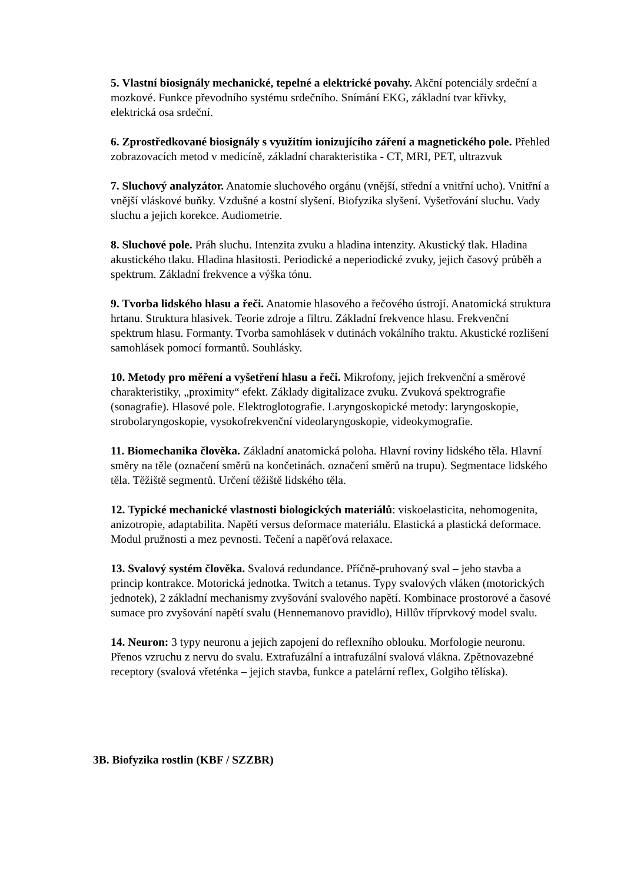5. Vlastní biosignály mechanické, tepelné a elektrické povahy. Akční potenciály srdeční a mozkové. Funkce převodního systému srdečního. Snímání EKG, základní tvar křivky, elektrická osa srdeční.
6. Zprostředkované biosignály s využitím ionizujícího záření a magnetického pole. Přehled zobrazovacích metod v medicíně, základní charakteristika - CT, MRI, PET, ultrazvuk
7. Sluchový analyzátor. Anatomie sluchového orgánu (vnější, střední a vnitřní ucho). Vnitřní a vnější vláskové buňky. Vzdušné a kostní slyšení. Biofyzika slyšení. Vyšetřování sluchu. Vady sluchu a jejich korekce. Audiometrie.
8. Sluchové pole. Práh sluchu. Intenzita zvuku a hladina intenzity. Akustický tlak. Hladina akustického tlaku. Hladina hlasitosti. Periodické a neperiodické zvuky, jejich časový průběh a spektrum. Základní frekvence a výška tónu.
9. Tvorba lidského hlasu a řeči. Anatomie hlasového a řečového ústrojí. Anatomická struktura hrtanu. Struktura hlasivek. Teorie zdroje a filtru. Základní frekvence hlasu. Frekvenční spektrum hlasu. Formanty. Tvorba samohlásek v dutinách vokálního traktu. Akustické rozlišení samohlásek pomocí formantů. Souhlásky.
10. Metody pro měření a vyšetření hlasu a řeči. Mikrofony, jejich frekvenční a směrové charakteristiky, „proximity“ efekt. Základy digitalizace zvuku. Zvuková spektrografie (sonagrafie). Hlasové pole. Elektroglotografie. Laryngoskopické metody: laryngoskopie, strobolaryngoskopie, vysokofrekvenční videolaryngoskopie, videokymografie.
11. Biomechanika člověka. Základní anatomická poloha. Hlavní roviny lidského těla. Hlavní směry na těle (označení směrů na končetinách. označení směrů na trupu). Segmentace lidského těla. Těžiště segmentů. Určení těžiště lidského těla.
12. Typické mechanické vlastnosti biologických materiálů: viskoelasticita, nehomogenita, anizotropie, adaptabilita. Napětí versus deformace materiálu. Elastická a plastická deformace. Modul pružnosti a mez pevnosti. Tečení a napěťová relaxace.
13. Svalový systém člověka. Svalová redundance. Příčně-pruhovaný sval – jeho stavba a princip kontrakce. Motorická jednotka. Twitch a tetanus. Typy svalových vláken (motorických jednotek), 2 základní mechanismy zvyšování svalového napětí. Kombinace prostorové a časové sumace pro zvyšování napětí svalu (Hennemanovo pravidlo), Hillův tříprvkový model svalu.
14. Neuron: 3 typy neuronu a jejich zapojení do reflexního oblouku. Morfologie neuronu. Přenos vzruchu z nervu do svalu. Extrafuzální a intrafuzální svalová vlákna. Zpětnovazebné receptory (svalová vřeténka – jejich stavba, funkce a patelární reflex, Golgiho tělíska).
3B. Biofyzika rostlin (KBF / SZZBR)